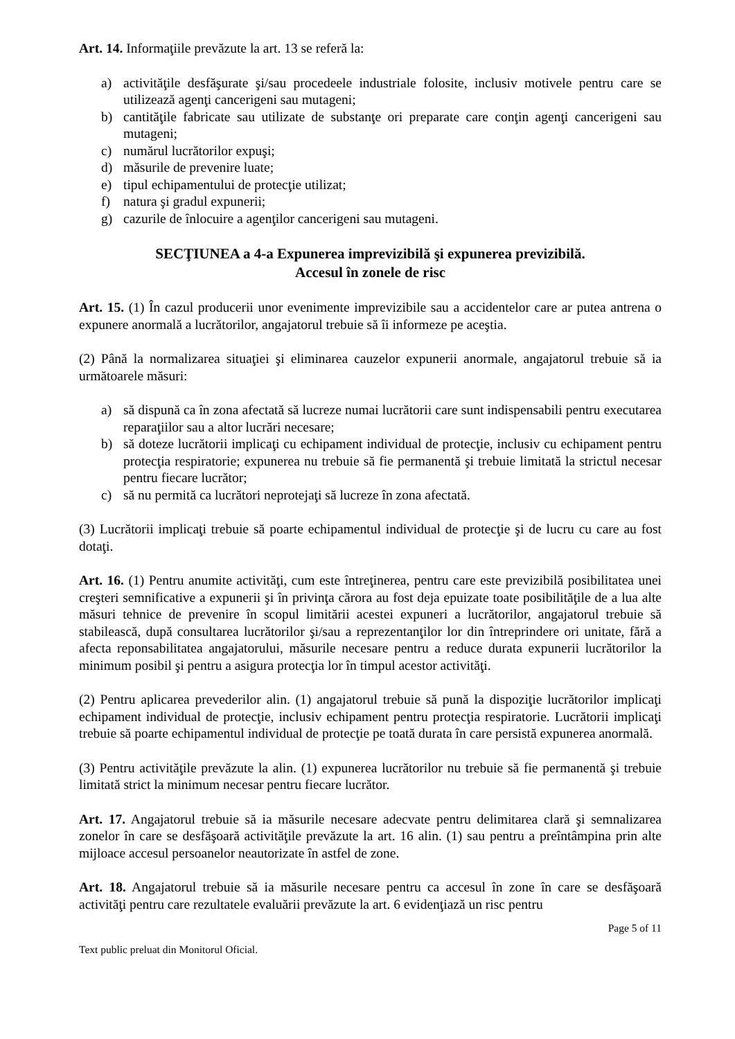Art. 14. Informaţiile prevăzute la art. 13 se referă la:
a) activităţile desfăşurate şi/sau procedeele industriale folosite, inclusiv motivele pentru care se utilizează agenţi cancerigeni sau mutageni;
b) cantităţile fabricate sau utilizate de substanţe ori preparate care conţin agenţi cancerigeni sau mutageni;
c) numărul lucrătorilor expuşi;
d) măsurile de prevenire luate;
e) tipul echipamentului de protecţie utilizat;
f) natura şi gradul expunerii;
g) cazurile de înlocuire a agenţilor cancerigeni sau mutageni.
SECŢIUNEA a 4-a Expunerea imprevizibilă şi expunerea previzibilă.
Accesul în zonele de risc
Art. 15. (1) În cazul producerii unor evenimente imprevizibile sau a accidentelor care ar putea antrena o expunere anormală a lucrătorilor, angajatorul trebuie să îi informeze pe aceştia.
(2) Până la normalizarea situaţiei şi eliminarea cauzelor expunerii anormale, angajatorul trebuie să ia următoarele măsuri:
a) să dispună ca în zona afectată să lucreze numai lucrătorii care sunt indispensabili pentru executarea reparaţiilor sau a altor lucrări necesare;
b) să doteze lucrătorii implicaţi cu echipament individual de protecţie, inclusiv cu echipament pentru protecţia respiratorie; expunerea nu trebuie să fie permanentă şi trebuie limitată la strictul necesar pentru fiecare lucrător;
c) să nu permită ca lucrători neprotejaţi să lucreze în zona afectată.
(3) Lucrătorii implicaţi trebuie să poarte echipamentul individual de protecţie şi de lucru cu care au fost dotaţi.
Art. 16. (1) Pentru anumite activităţi, cum este întreţinerea, pentru care este previzibilă posibilitatea unei creşteri semnificative a expunerii şi în privinţa cărora au fost deja epuizate toate posibilităţile de a lua alte măsuri tehnice de prevenire în scopul limitării acestei expuneri a lucrătorilor, angajatorul trebuie să stabilească, după consultarea lucrătorilor şi/sau a reprezentanţilor lor din întreprindere ori unitate, fără a afecta reponsabilitatea angajatorului, măsurile necesare pentru a reduce durata expunerii lucrătorilor la minimum posibil şi pentru a asigura protecţia lor în timpul acestor activităţi.
(2) Pentru aplicarea prevederilor alin. (1) angajatorul trebuie să pună la dispoziţie lucrătorilor implicaţi echipament individual de protecţie, inclusiv echipament pentru protecţia respiratorie. Lucrătorii implicaţi trebuie să poarte echipamentul individual de protecţie pe toată durata în care persistă expunerea anormală.
(3) Pentru activităţile prevăzute la alin. (1) expunerea lucrătorilor nu trebuie să fie permanentă şi trebuie limitată strict la minimum necesar pentru fiecare lucrător.
Art. 17. Angajatorul trebuie să ia măsurile necesare adecvate pentru delimitarea clară şi semnalizarea zonelor în care se desfăşoară activităţile prevăzute la art. 16 alin. (1) sau pentru a preîntâmpina prin alte mijloace accesul persoanelor neautorizate în astfel de zone.
Art. 18. Angajatorul trebuie să ia măsurile necesare pentru ca accesul în zone în care se desfăşoară activităţi pentru care rezultatele evaluării prevăzute la art. 6 evidenţiază un risc pentru
Page 5 of 11
Text public preluat din Monitorul Oficial.